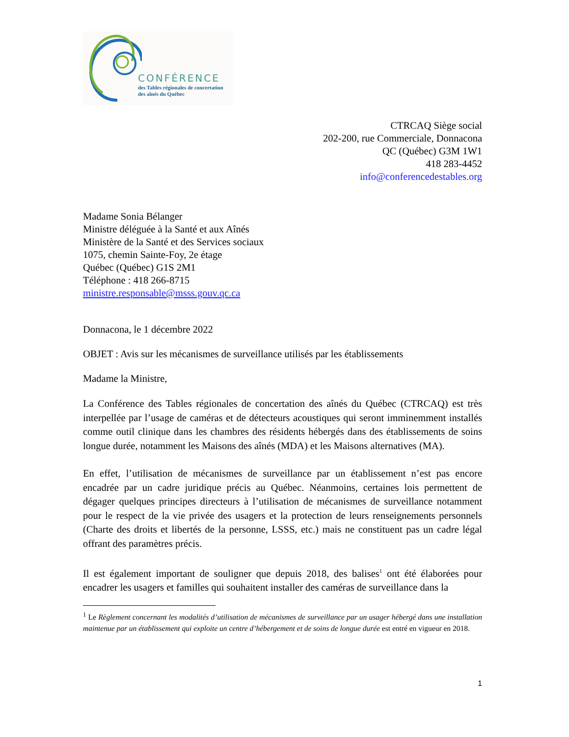CONFÉRENCE
des Tables régionales de concertation
des aînés du Québec
CTRCAQ Siège social
202-200, rue Commerciale, Donnacona
QC (Québec) G3M 1W1
418 283-4452
info@conferencedestables.org
Madame Sonia Bélanger
Ministre déléguée à la Santé et aux Aînés
Ministère de la Santé et des Services sociaux
1075, chemin Sainte-Foy, 2e étage
Québec (Québec) G1S 2M1
Téléphone : 418 266-8715
ministre.responsable@msss.gouv.qc.ca
Donnacona, le 1 décembre 2022
OBJET : Avis sur les mécanismes de surveillance utilisés par les établissements
Madame la Ministre,
La Conférence des Tables régionales de concertation des aînés du Québec (CTRCAQ) est très interpellée par l’usage de caméras et de détecteurs acoustiques qui seront imminemment installés comme outil clinique dans les chambres des résidents hébergés dans des établissements de soins longue durée, notamment les Maisons des aînés (MDA) et les Maisons alternatives (MA).
En effet, l’utilisation de mécanismes de surveillance par un établissement n’est pas encore encadrée par un cadre juridique précis au Québec. Néanmoins, certaines lois permettent de dégager quelques principes directeurs à l’utilisation de mécanismes de surveillance notamment pour le respect de la vie privée des usagers et la protection de leurs renseignements personnels (Charte des droits et libertés de la personne, LSSS, etc.) mais ne constituent pas un cadre légal offrant des paramètres précis.
Il est également important de souligner que depuis 2018, des balises<sup>1</sup> ont été élaborées pour encadrer les usagers et familles qui souhaitent installer des caméras de surveillance dans la
<sup>1</sup> Le Règlement concernant les modalités d’utilisation de mécanismes de surveillance par un usager hébergé dans une installation maintenue par un établissement qui exploite un centre d’hébergement et de soins de longue durée est entré en vigueur en 2018.
1